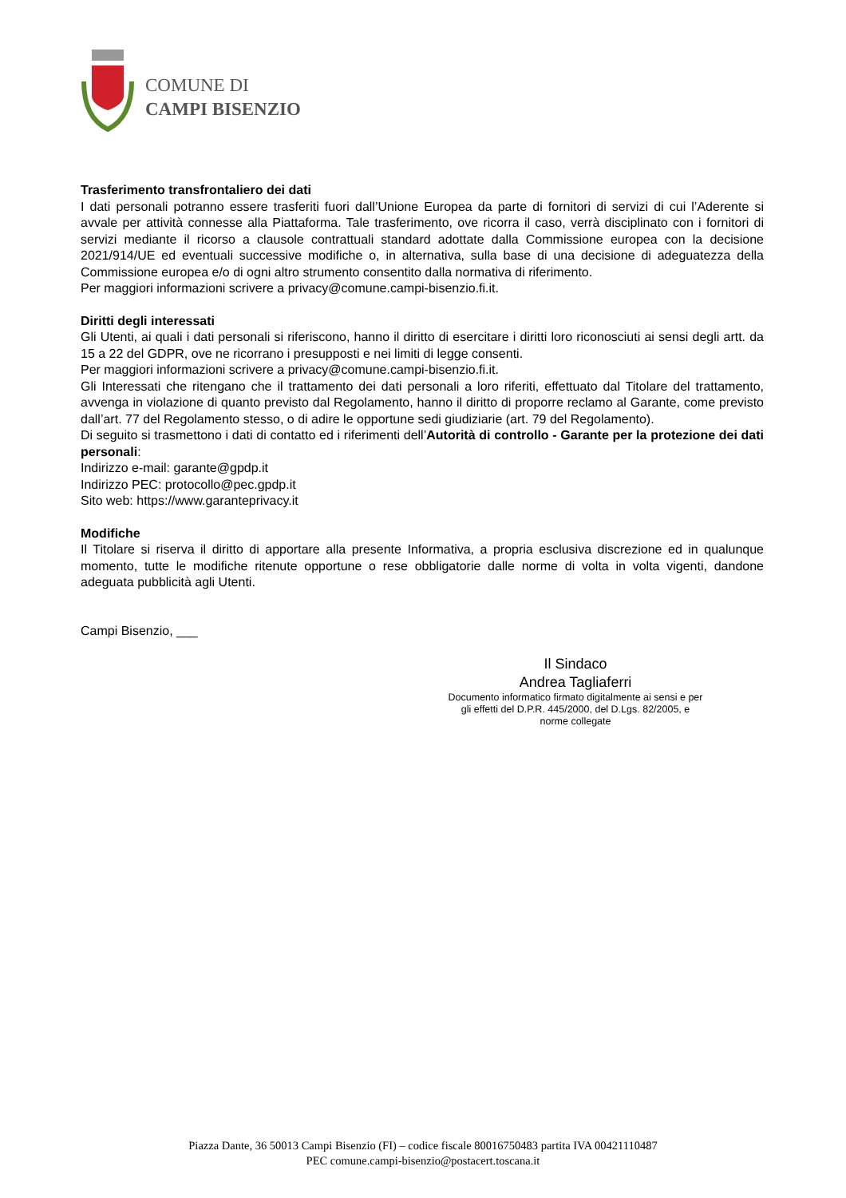COMUNE DI
CAMPI BISENZIO
Trasferimento transfrontaliero dei dati
I dati personali potranno essere trasferiti fuori dall’Unione Europea da parte di fornitori di servizi di cui l’Aderente si avvale per attività connesse alla Piattaforma. Tale trasferimento, ove ricorra il caso, verrà disciplinato con i fornitori di servizi mediante il ricorso a clausole contrattuali standard adottate dalla Commissione europea con la decisione 2021/914/UE ed eventuali successive modifiche o, in alternativa, sulla base di una decisione di adeguatezza della Commissione europea e/o di ogni altro strumento consentito dalla normativa di riferimento.
Per maggiori informazioni scrivere a privacy@comune.campi-bisenzio.fi.it.
Diritti degli interessati
Gli Utenti, ai quali i dati personali si riferiscono, hanno il diritto di esercitare i diritti loro riconosciuti ai sensi degli artt. da 15 a 22 del GDPR, ove ne ricorrano i presupposti e nei limiti di legge consenti.
Per maggiori informazioni scrivere a privacy@comune.campi-bisenzio.fi.it.
Gli Interessati che ritengano che il trattamento dei dati personali a loro riferiti, effettuato dal Titolare del trattamento, avvenga in violazione di quanto previsto dal Regolamento, hanno il diritto di proporre reclamo al Garante, come previsto dall’art. 77 del Regolamento stesso, o di adire le opportune sedi giudiziarie (art. 79 del Regolamento).
Di seguito si trasmettono i dati di contatto ed i riferimenti dell’Autorità di controllo - Garante per la protezione dei dati personali:
Indirizzo e-mail: garante@gpdp.it
Indirizzo PEC: protocollo@pec.gpdp.it
Sito web: https://www.garanteprivacy.it
Modifiche
Il Titolare si riserva il diritto di apportare alla presente Informativa, a propria esclusiva discrezione ed in qualunque momento, tutte le modifiche ritenute opportune o rese obbligatorie dalle norme di volta in volta vigenti, dandone adeguata pubblicità agli Utenti.
Campi Bisenzio, ___
Il Sindaco
Andrea Tagliaferri
Documento informatico firmato digitalmente ai sensi e per gli effetti del D.P.R. 445/2000, del D.Lgs. 82/2005, e norme collegate
Piazza Dante, 36 50013 Campi Bisenzio (FI) – codice fiscale 80016750483 partita IVA 00421110487
PEC comune.campi-bisenzio@postacert.toscana.it